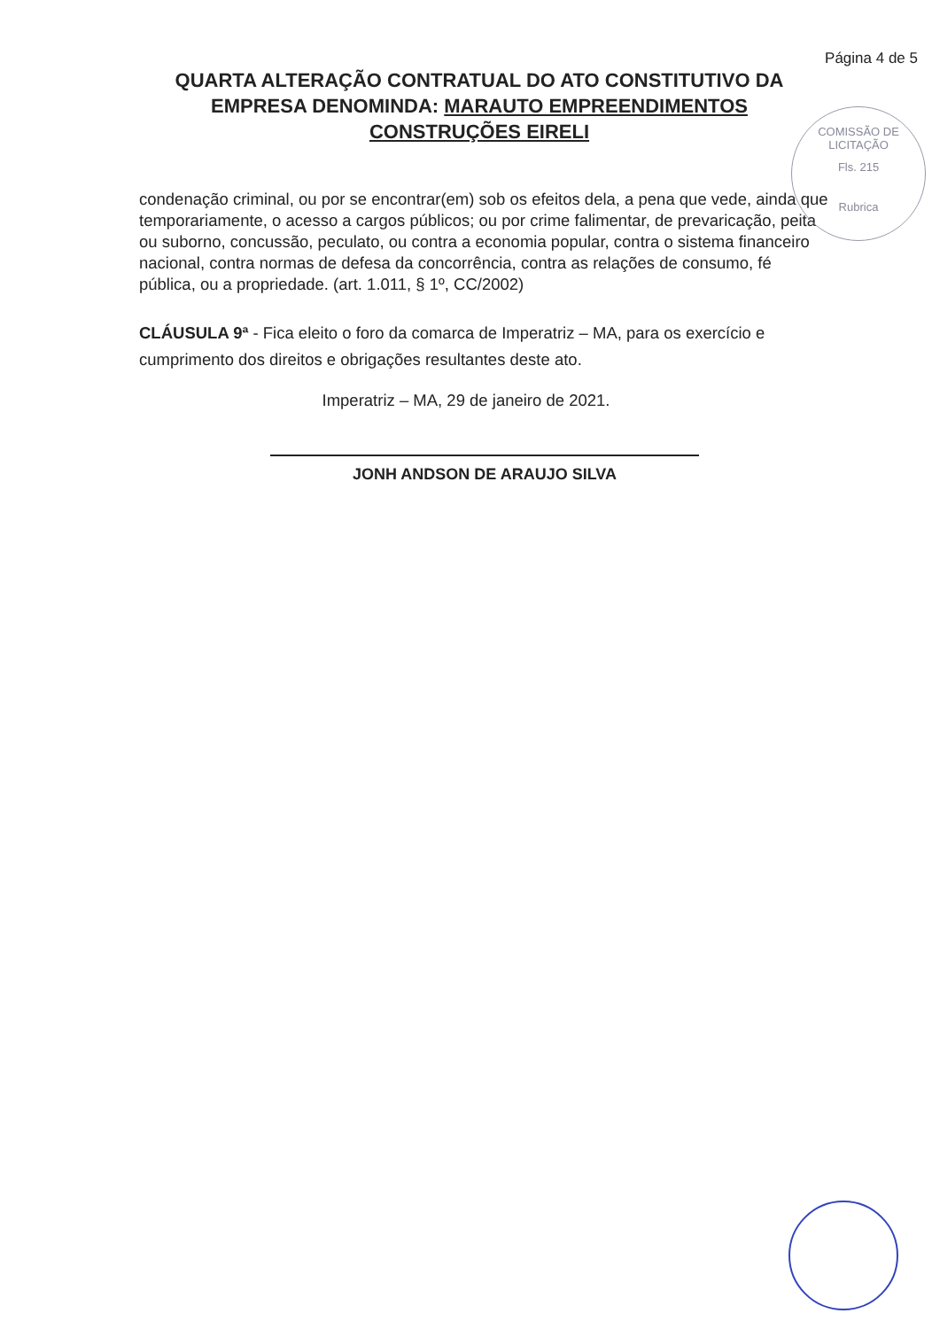Página 4 de 5
QUARTA ALTERAÇÃO CONTRATUAL DO ATO CONSTITUTIVO DA EMPRESA DENOMINDA: MARAUTO EMPREENDIMENTOS CONSTRUÇÕES EIRELI
condenação criminal, ou por se encontrar(em) sob os efeitos dela, a pena que vede, ainda que temporariamente, o acesso a cargos públicos; ou por crime falimentar, de prevaricação, peita ou suborno, concussão, peculato, ou contra a economia popular, contra o sistema financeiro nacional, contra normas de defesa da concorrência, contra as relações de consumo, fé pública, ou a propriedade. (art. 1.011, § 1º, CC/2002)
CLÁUSULA 9ª - Fica eleito o foro da comarca de Imperatriz – MA, para os exercício e cumprimento dos direitos e obrigações resultantes deste ato.
Imperatriz – MA, 29 de janeiro de 2021.
JONH ANDSON DE ARAUJO SILVA
COMISSÃO DE LICITAÇÃO
Fls. 215
Rubrica